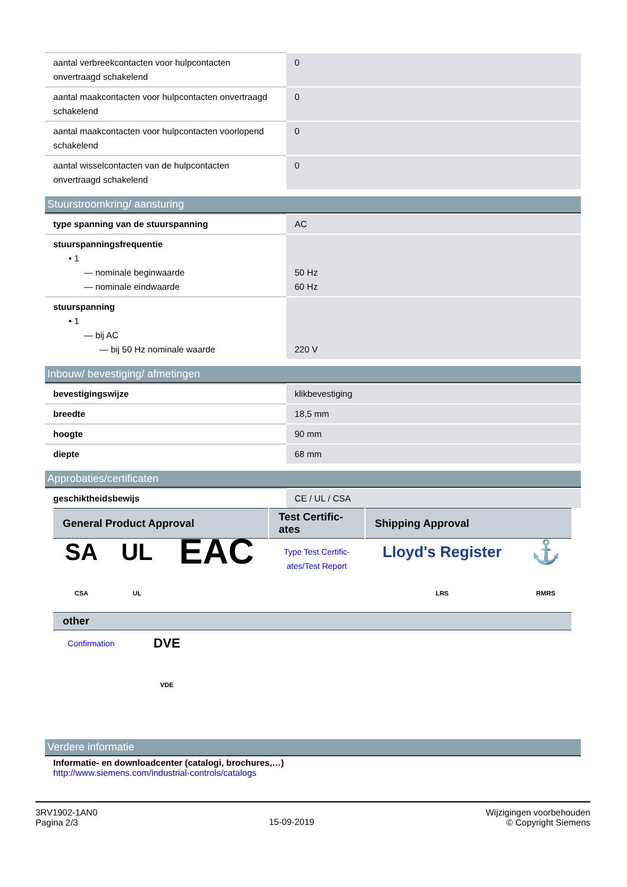| aantal verbreekcontacten voor hulpcontacten onvertraagd schakelend | 0 |
| aantal maakcontacten voor hulpcontacten onvertraagd schakelend | 0 |
| aantal maakcontacten voor hulpcontacten voorlopend schakelend | 0 |
| aantal wisselcontacten van de hulpcontacten onvertraagd schakelend | 0 |
Stuurstroomkring/ aansturing
| type spanning van de stuurspanning | AC |
| stuurspanningsfrequentie • 1 — nominale beginwaarde — nominale eindwaarde | 50 Hz 60 Hz |
| stuurspanning • 1 — bij AC — bij 50 Hz nominale waarde | 220 V |
Inbouw/ bevestiging/ afmetingen
| bevestigingswijze | klikbevestiging |
| breedte | 18,5 mm |
| hoogte | 90 mm |
| diepte | 68 mm |
Approbaties/certificaten
| geschiktheidsbewijs | CE / UL / CSA |
| General Product Approval | | | Test Certific- ates | Shipping Approval | |
| --- | --- | --- | --- | --- | --- |
| SA CSA | UL UL | EAC | Type Test Certific- ates/Test Report | Lloyd's Register LRS | ⚓ RMRS |
| other | | |
| --- | --- | --- |
| Confirmation | DVE VDE | |
Verdere informatie
Informatie- en downloadcenter (catalogi, brochures,…)
http://www.siemens.com/industrial-controls/catalogs
3RV1902-1AN0
Pagina 2/3
15-09-2019
Wijzigingen voorbehouden
© Copyright Siemens